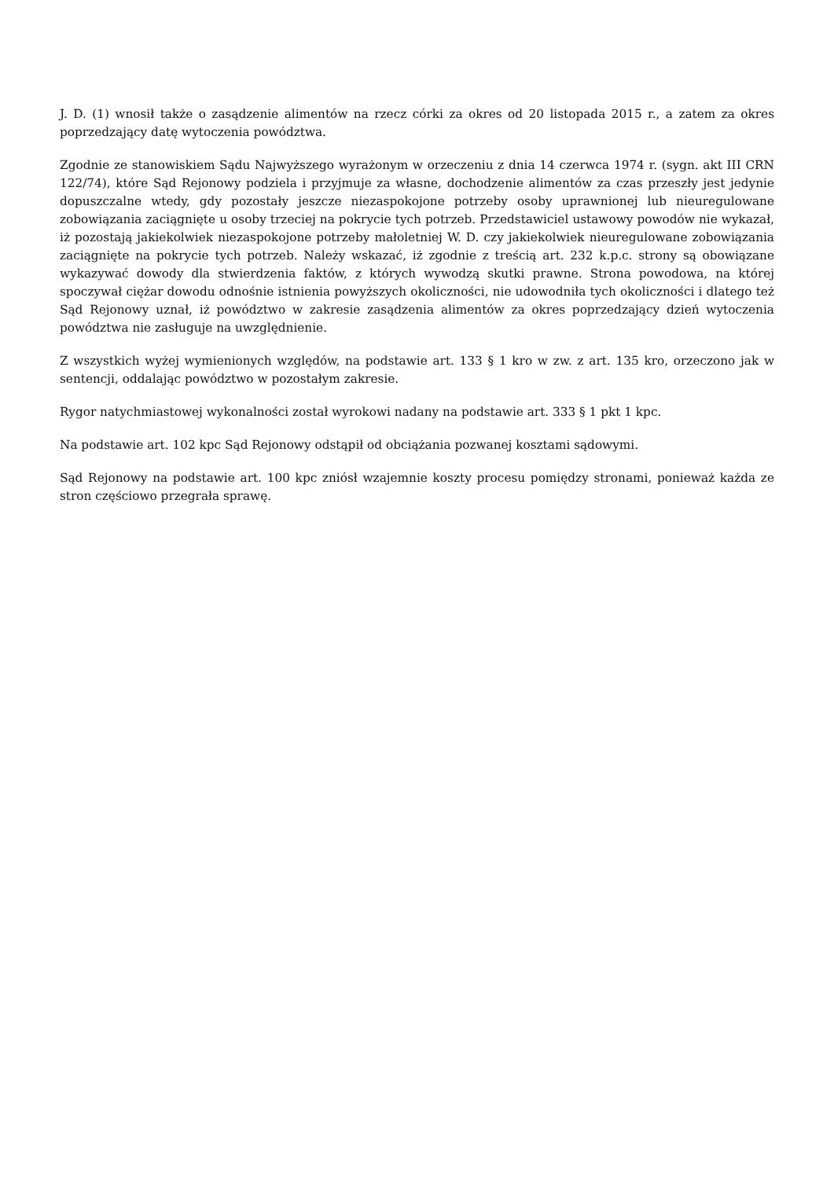J. D. (1) wnosił także o zasądzenie alimentów na rzecz córki za okres od 20 listopada 2015 r., a zatem za okres poprzedzający datę wytoczenia powództwa.
Zgodnie ze stanowiskiem Sądu Najwyższego wyrażonym w orzeczeniu z dnia 14 czerwca 1974 r. (sygn. akt III CRN 122/74), które Sąd Rejonowy podziela i przyjmuje za własne, dochodzenie alimentów za czas przeszły jest jedynie dopuszczalne wtedy, gdy pozostały jeszcze niezaspokojone potrzeby osoby uprawnionej lub nieuregulowane zobowiązania zaciągnięte u osoby trzeciej na pokrycie tych potrzeb. Przedstawiciel ustawowy powodów nie wykazał, iż pozostają jakiekolwiek niezaspokojone potrzeby małoletniej W. D. czy jakiekolwiek nieuregulowane zobowiązania zaciągnięte na pokrycie tych potrzeb. Należy wskazać, iż zgodnie z treścią art. 232 k.p.c. strony są obowiązane wykazywać dowody dla stwierdzenia faktów, z których wywodzą skutki prawne. Strona powodowa, na której spoczywał ciężar dowodu odnośnie istnienia powyższych okoliczności, nie udowodniła tych okoliczności i dlatego też Sąd Rejonowy uznał, iż powództwo w zakresie zasądzenia alimentów za okres poprzedzający dzień wytoczenia powództwa nie zasługuje na uwzględnienie.
Z wszystkich wyżej wymienionych względów, na podstawie art. 133 § 1 kro w zw. z art. 135 kro, orzeczono jak w sentencji, oddalając powództwo w pozostałym zakresie.
Rygor natychmiastowej wykonalności został wyrokowi nadany na podstawie art. 333 § 1 pkt 1 kpc.
Na podstawie art. 102 kpc Sąd Rejonowy odstąpił od obciążania pozwanej kosztami sądowymi.
Sąd Rejonowy na podstawie art. 100 kpc zniósł wzajemnie koszty procesu pomiędzy stronami, ponieważ każda ze stron częściowo przegrała sprawę.